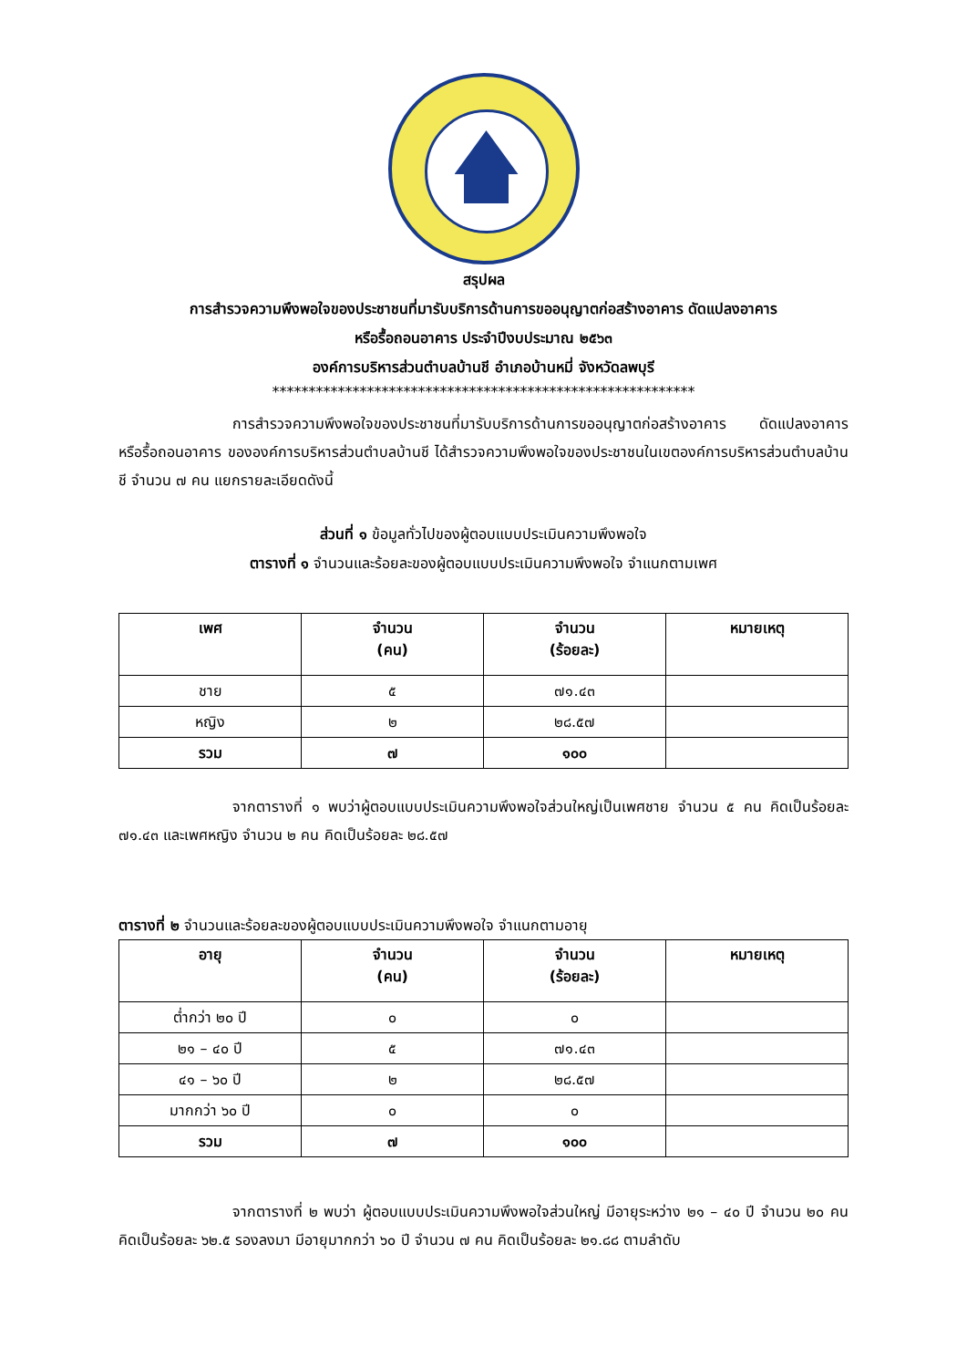สรุปผล
การสำรวจความพึงพอใจของประชาชนที่มารับบริการด้านการขออนุญาตก่อสร้างอาคาร ดัดแปลงอาคาร
หรือรื้อถอนอาคาร ประจำปีงบประมาณ ๒๕๖๓
องค์การบริหารส่วนตำบลบ้านชี อำเภอบ้านหมี่ จังหวัดลพบุรี
**********************************************************
การสำรวจความพึงพอใจของประชาชนที่มารับบริการด้านการขออนุญาตก่อสร้างอาคาร ดัดแปลงอาคาร หรือรื้อถอนอาคาร ขององค์การบริหารส่วนตำบลบ้านชี ได้สำรวจความพึงพอใจของประชาชนในเขตองค์การบริหารส่วนตำบลบ้านชี จำนวน ๗ คน แยกรายละเอียดดังนี้
ส่วนที่ ๑ ข้อมูลทั่วไปของผู้ตอบแบบประเมินความพึงพอใจ
ตารางที่ ๑ จำนวนและร้อยละของผู้ตอบแบบประเมินความพึงพอใจ จำแนกตามเพศ
| เพศ | จำนวน (คน) | จำนวน (ร้อยละ) | หมายเหตุ |
| --- | --- | --- | --- |
| ชาย | ๕ | ๗๑.๔๓ | |
| หญิง | ๒ | ๒๘.๕๗ | |
| รวม | ๗ | ๑๐๐ | |
จากตารางที่ ๑ พบว่าผู้ตอบแบบประเมินความพึงพอใจส่วนใหญ่เป็นเพศชาย จำนวน ๕ คน คิดเป็นร้อยละ ๗๑.๔๓ และเพศหญิง จำนวน ๒ คน คิดเป็นร้อยละ ๒๘.๕๗
ตารางที่ ๒ จำนวนและร้อยละของผู้ตอบแบบประเมินความพึงพอใจ จำแนกตามอายุ
| อายุ | จำนวน (คน) | จำนวน (ร้อยละ) | หมายเหตุ |
| --- | --- | --- | --- |
| ต่ำกว่า ๒๐ ปี | ๐ | ๐ | |
| ๒๑ – ๔๐ ปี | ๕ | ๗๑.๔๓ | |
| ๔๑ – ๖๐ ปี | ๒ | ๒๘.๕๗ | |
| มากกว่า ๖๐ ปี | ๐ | ๐ | |
| รวม | ๗ | ๑๐๐ | |
จากตารางที่ ๒ พบว่า ผู้ตอบแบบประเมินความพึงพอใจส่วนใหญ่ มีอายุระหว่าง ๒๑ – ๔๐ ปี จำนวน ๒๐ คน คิดเป็นร้อยละ ๖๒.๕ รองลงมา มีอายุมากกว่า ๖๐ ปี จำนวน ๗ คน คิดเป็นร้อยละ ๒๑.๘๘ ตามลำดับ